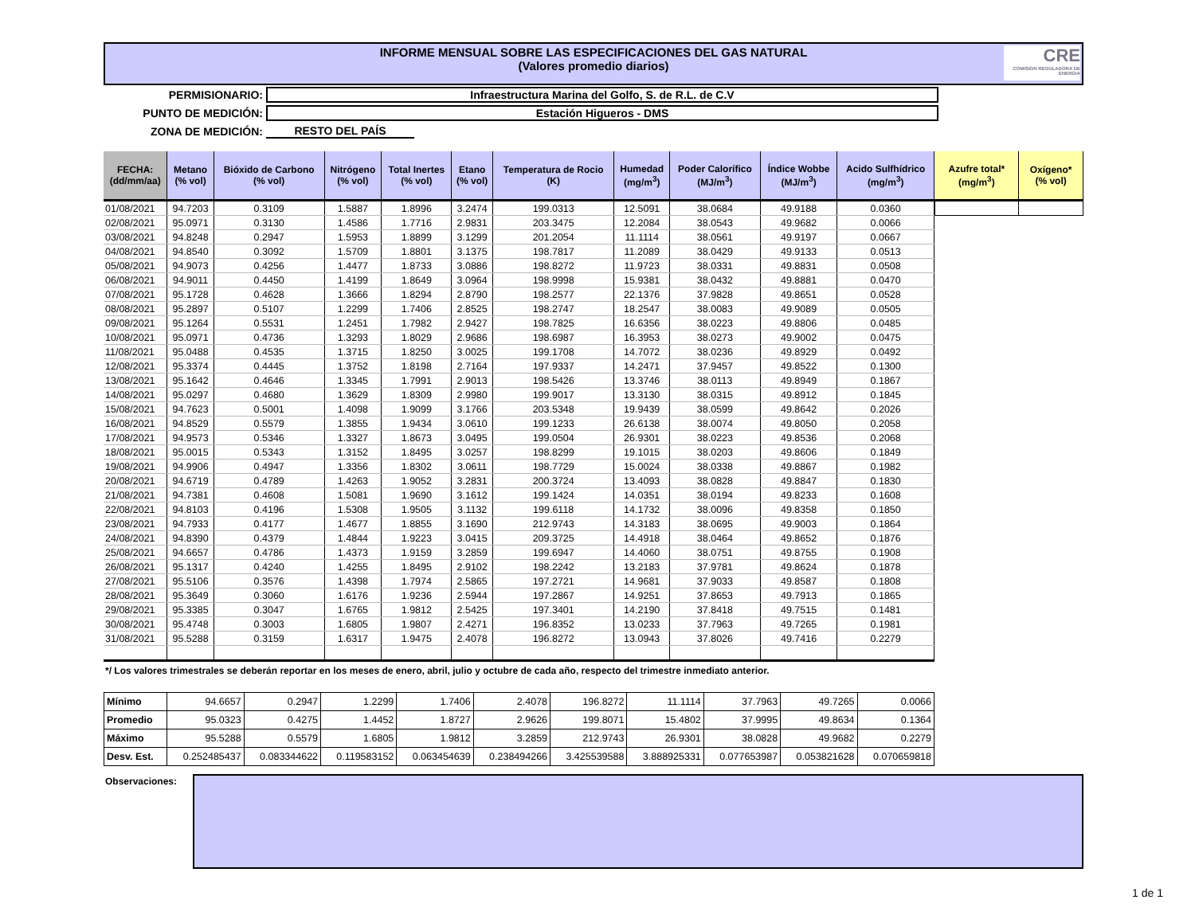INFORME MENSUAL SOBRE LAS ESPECIFICACIONES DEL GAS NATURAL
(Valores promedio diarios)
CRE
COMISION REGULADORA DE ENERGIA
PERMISIONARIO: Infraestructura Marina del Golfo, S. de R.L. de C.V
PUNTO DE MEDICIÓN: Estación Higueros - DMS
ZONA DE MEDICIÓN: RESTO DEL PAÍS
| FECHA: (dd/mm/aa) | Metano (% vol) | Bióxido de Carbono (% vol) | Nitrógeno (% vol) | Total Inertes (% vol) | Etano (% vol) | Temperatura de Rocio (K) | Humedad (mg/m<sup>3</sup>) | Poder Calorífico (MJ/m<sup>3</sup>) | Índice Wobbe (MJ/m<sup>3</sup>) | Acido Sulfhídrico (mg/m<sup>3</sup>) |
| --- | --- | --- | --- | --- | --- | --- | --- | --- | --- | --- |
| 01/08/2021 | 94.7203 | 0.3109 | 1.5887 | 1.8996 | 3.2474 | 199.0313 | 12.5091 | 38.0684 | 49.9188 | 0.0360 |
| 02/08/2021 | 95.0971 | 0.3130 | 1.4586 | 1.7716 | 2.9831 | 203.3475 | 12.2084 | 38.0543 | 49.9682 | 0.0066 |
| 03/08/2021 | 94.8248 | 0.2947 | 1.5953 | 1.8899 | 3.1299 | 201.2054 | 11.1114 | 38.0561 | 49.9197 | 0.0667 |
| 04/08/2021 | 94.8540 | 0.3092 | 1.5709 | 1.8801 | 3.1375 | 198.7817 | 11.2089 | 38.0429 | 49.9133 | 0.0513 |
| 05/08/2021 | 94.9073 | 0.4256 | 1.4477 | 1.8733 | 3.0886 | 198.8272 | 11.9723 | 38.0331 | 49.8831 | 0.0508 |
| 06/08/2021 | 94.9011 | 0.4450 | 1.4199 | 1.8649 | 3.0964 | 198.9998 | 15.9381 | 38.0432 | 49.8881 | 0.0470 |
| 07/08/2021 | 95.1728 | 0.4628 | 1.3666 | 1.8294 | 2.8790 | 198.2577 | 22.1376 | 37.9828 | 49.8651 | 0.0528 |
| 08/08/2021 | 95.2897 | 0.5107 | 1.2299 | 1.7406 | 2.8525 | 198.2747 | 18.2547 | 38.0083 | 49.9089 | 0.0505 |
| 09/08/2021 | 95.1264 | 0.5531 | 1.2451 | 1.7982 | 2.9427 | 198.7825 | 16.6356 | 38.0223 | 49.8806 | 0.0485 |
| 10/08/2021 | 95.0971 | 0.4736 | 1.3293 | 1.8029 | 2.9686 | 198.6987 | 16.3953 | 38.0273 | 49.9002 | 0.0475 |
| 11/08/2021 | 95.0488 | 0.4535 | 1.3715 | 1.8250 | 3.0025 | 199.1708 | 14.7072 | 38.0236 | 49.8929 | 0.0492 |
| 12/08/2021 | 95.3374 | 0.4445 | 1.3752 | 1.8198 | 2.7164 | 197.9337 | 14.2471 | 37.9457 | 49.8522 | 0.1300 |
| 13/08/2021 | 95.1642 | 0.4646 | 1.3345 | 1.7991 | 2.9013 | 198.5426 | 13.3746 | 38.0113 | 49.8949 | 0.1867 |
| 14/08/2021 | 95.0297 | 0.4680 | 1.3629 | 1.8309 | 2.9980 | 199.9017 | 13.3130 | 38.0315 | 49.8912 | 0.1845 |
| 15/08/2021 | 94.7623 | 0.5001 | 1.4098 | 1.9099 | 3.1766 | 203.5348 | 19.9439 | 38.0599 | 49.8642 | 0.2026 |
| 16/08/2021 | 94.8529 | 0.5579 | 1.3855 | 1.9434 | 3.0610 | 199.1233 | 26.6138 | 38.0074 | 49.8050 | 0.2058 |
| 17/08/2021 | 94.9573 | 0.5346 | 1.3327 | 1.8673 | 3.0495 | 199.0504 | 26.9301 | 38.0223 | 49.8536 | 0.2068 |
| 18/08/2021 | 95.0015 | 0.5343 | 1.3152 | 1.8495 | 3.0257 | 198.8299 | 19.1015 | 38.0203 | 49.8606 | 0.1849 |
| 19/08/2021 | 94.9906 | 0.4947 | 1.3356 | 1.8302 | 3.0611 | 198.7729 | 15.0024 | 38.0338 | 49.8867 | 0.1982 |
| 20/08/2021 | 94.6719 | 0.4789 | 1.4263 | 1.9052 | 3.2831 | 200.3724 | 13.4093 | 38.0828 | 49.8847 | 0.1830 |
| 21/08/2021 | 94.7381 | 0.4608 | 1.5081 | 1.9690 | 3.1612 | 199.1424 | 14.0351 | 38.0194 | 49.8233 | 0.1608 |
| 22/08/2021 | 94.8103 | 0.4196 | 1.5308 | 1.9505 | 3.1132 | 199.6118 | 14.1732 | 38.0096 | 49.8358 | 0.1850 |
| 23/08/2021 | 94.7933 | 0.4177 | 1.4677 | 1.8855 | 3.1690 | 212.9743 | 14.3183 | 38.0695 | 49.9003 | 0.1864 |
| 24/08/2021 | 94.8390 | 0.4379 | 1.4844 | 1.9223 | 3.0415 | 209.3725 | 14.4918 | 38.0464 | 49.8652 | 0.1876 |
| 25/08/2021 | 94.6657 | 0.4786 | 1.4373 | 1.9159 | 3.2859 | 199.6947 | 14.4060 | 38.0751 | 49.8755 | 0.1908 |
| 26/08/2021 | 95.1317 | 0.4240 | 1.4255 | 1.8495 | 2.9102 | 198.2242 | 13.2183 | 37.9781 | 49.8624 | 0.1878 |
| 27/08/2021 | 95.5106 | 0.3576 | 1.4398 | 1.7974 | 2.5865 | 197.2721 | 14.9681 | 37.9033 | 49.8587 | 0.1808 |
| 28/08/2021 | 95.3649 | 0.3060 | 1.6176 | 1.9236 | 2.5944 | 197.2867 | 14.9251 | 37.8653 | 49.7913 | 0.1865 |
| 29/08/2021 | 95.3385 | 0.3047 | 1.6765 | 1.9812 | 2.5425 | 197.3401 | 14.2190 | 37.8418 | 49.7515 | 0.1481 |
| 30/08/2021 | 95.4748 | 0.3003 | 1.6805 | 1.9807 | 2.4271 | 196.8352 | 13.0233 | 37.7963 | 49.7265 | 0.1981 |
| 31/08/2021 | 95.5288 | 0.3159 | 1.6317 | 1.9475 | 2.4078 | 196.8272 | 13.0943 | 37.8026 | 49.7416 | 0.2279 |
| Azufre total* (mg/m<sup>3</sup>) | Oxígeno* (% vol) |
| --- | --- |
*/ Los valores trimestrales se deberán reportar en los meses de enero, abril, julio y octubre de cada año, respecto del trimestre inmediato anterior.
| Mínimo | 94.6657 | 0.2947 | 1.2299 | 1.7406 | 2.4078 | 196.8272 | 11.1114 | 37.7963 | 49.7265 | 0.0066 |
| Promedio | 95.0323 | 0.4275 | 1.4452 | 1.8727 | 2.9626 | 199.8071 | 15.4802 | 37.9995 | 49.8634 | 0.1364 |
| Máximo | 95.5288 | 0.5579 | 1.6805 | 1.9812 | 3.2859 | 212.9743 | 26.9301 | 38.0828 | 49.9682 | 0.2279 |
| Desv. Est. | 0.252485437 | 0.083344622 | 0.119583152 | 0.063454639 | 0.238494266 | 3.425539588 | 3.888925331 | 0.077653987 | 0.053821628 | 0.070659818 |
Observaciones:
1 de 1